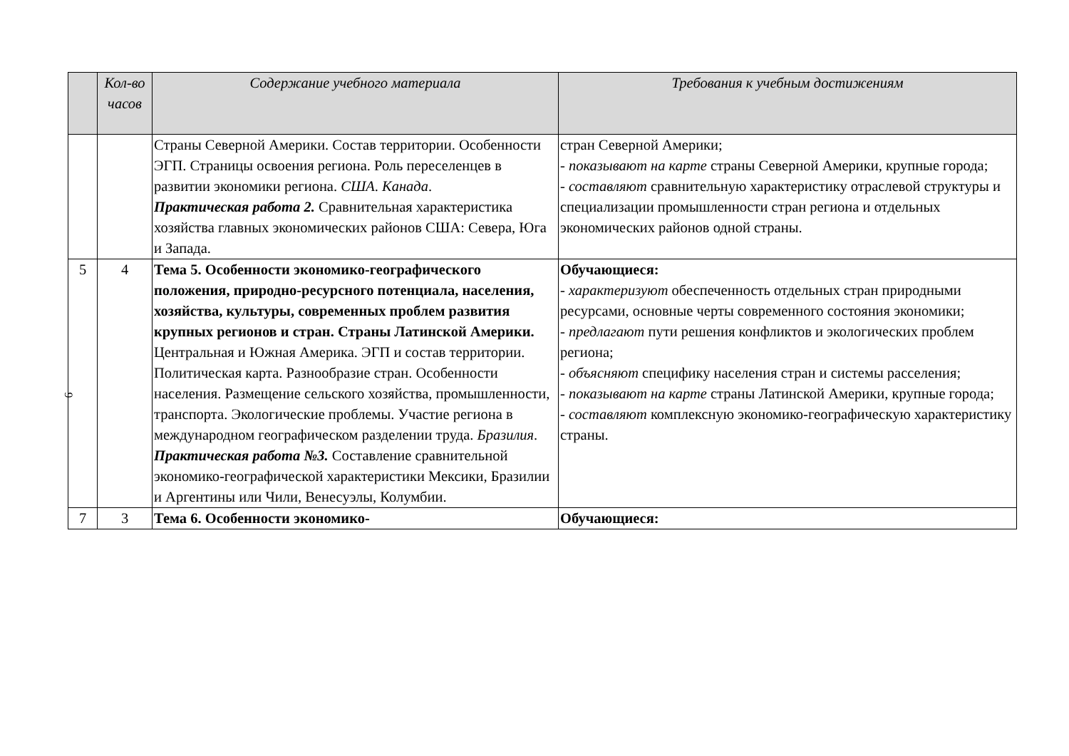| | Кол-во часов | Содержание учебного материала | Требования к учебным достижениям |
| --- | --- | --- | --- |
| | | Страны Северной Америки. Состав территории. Особенности ЭГП. Страницы освоения региона. Роль переселенцев в развитии экономики региона. США . Канада . Практическая работа 2. Сравнительная характеристика хозяйства главных экономических районов США: Севера, Юга и Запада. | стран Северной Америки; - показывают на карте страны Северной Америки, крупные города; - составляют сравнительную характеристику отраслевой структуры и специализации промышленности стран региона и отдельных экономических районов одной страны. |
| 5 | 4 | Тема 5. Особенности экономико-географического положения, природно-ресурсного потенциала, населения, хозяйства, культуры, современных проблем развития крупных регионов и стран. Страны Латинской Америки. Центральная и Южная Америка. ЭГП и состав территории. Политическая карта. Разнообразие стран. Особенности населения. Размещение сельского хозяйства, промышленности, транспорта. Экологические проблемы. Участие региона в международном географическом разделении труда. Бразилия . Практическая работа №3. Составление сравнительной экономико-географической характеристики Мексики, Бразилии и Аргентины или Чили, Венесуэлы, Колумбии. | Обучающиеся: - характеризуют обеспеченность отдельных стран природными ресурсами, основные черты современного состояния экономики; - предлагают пути решения конфликтов и экологических проблем региона; - объясняют специфику населения стран и системы расселения; - показывают на карте страны Латинской Америки, крупные города; - составляют комплексную экономико-географическую характеристику страны. |
| 7 | 3 | Тема 6. Особенности экономико- | Обучающиеся: |
9